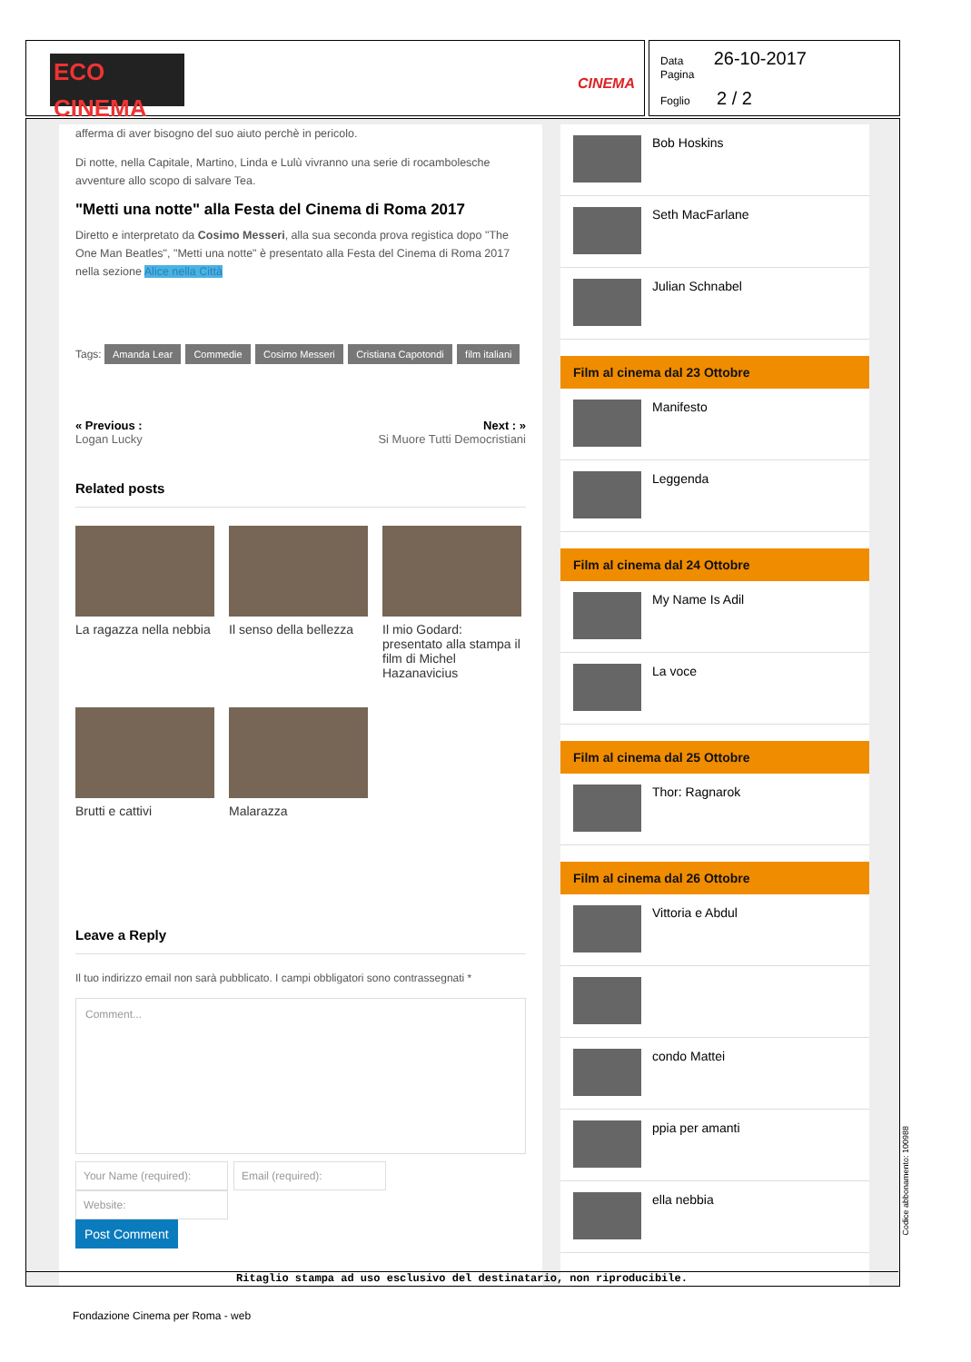ECO CINEMA
CINEMA
Data 26-10-2017
Pagina
Foglio 2 / 2
afferma di aver bisogno del suo aiuto perchè in pericolo.
Di notte, nella Capitale, Martino, Linda e Lulù vivranno una serie di rocambolesche avventure allo scopo di salvare Tea.
"Metti una notte" alla Festa del Cinema di Roma 2017
Diretto e interpretato da Cosimo Messeri, alla sua seconda prova registica dopo "The One Man Beatles", "Metti una notte" è presentato alla Festa del Cinema di Roma 2017 nella sezione Alice nella Città
Tags: Amanda Lear Commedie Cosimo Messeri Cristiana Capotondi film italiani
« Previous :
Logan Lucky
Next : »
Si Muore Tutti Democristiani
Related posts
La ragazza nella nebbia
Il senso della bellezza
Il mio Godard: presentato alla stampa il film di Michel Hazanavicius
Brutti e cattivi Malarazza
Leave a Reply
Il tuo indirizzo email non sarà pubblicato. I campi obbligatori sono contrassegnati *
Comment...
Your Name (required): Email (required): Website:
Post Comment
Bob Hoskins
Seth MacFarlane
Julian Schnabel
Film al cinema dal 23 Ottobre
Manifesto
Leggenda
Film al cinema dal 24 Ottobre
My Name Is Adil
La voce
Film al cinema dal 25 Ottobre
Thor: Ragnarok
Film al cinema dal 26 Ottobre
Vittoria e Abdul
condo Mattei
ppia per amanti
ella nebbia
Ritaglio stampa ad uso esclusivo del destinatario, non riproducibile.
Codice abbonamento: 100988
Fondazione Cinema per Roma - web